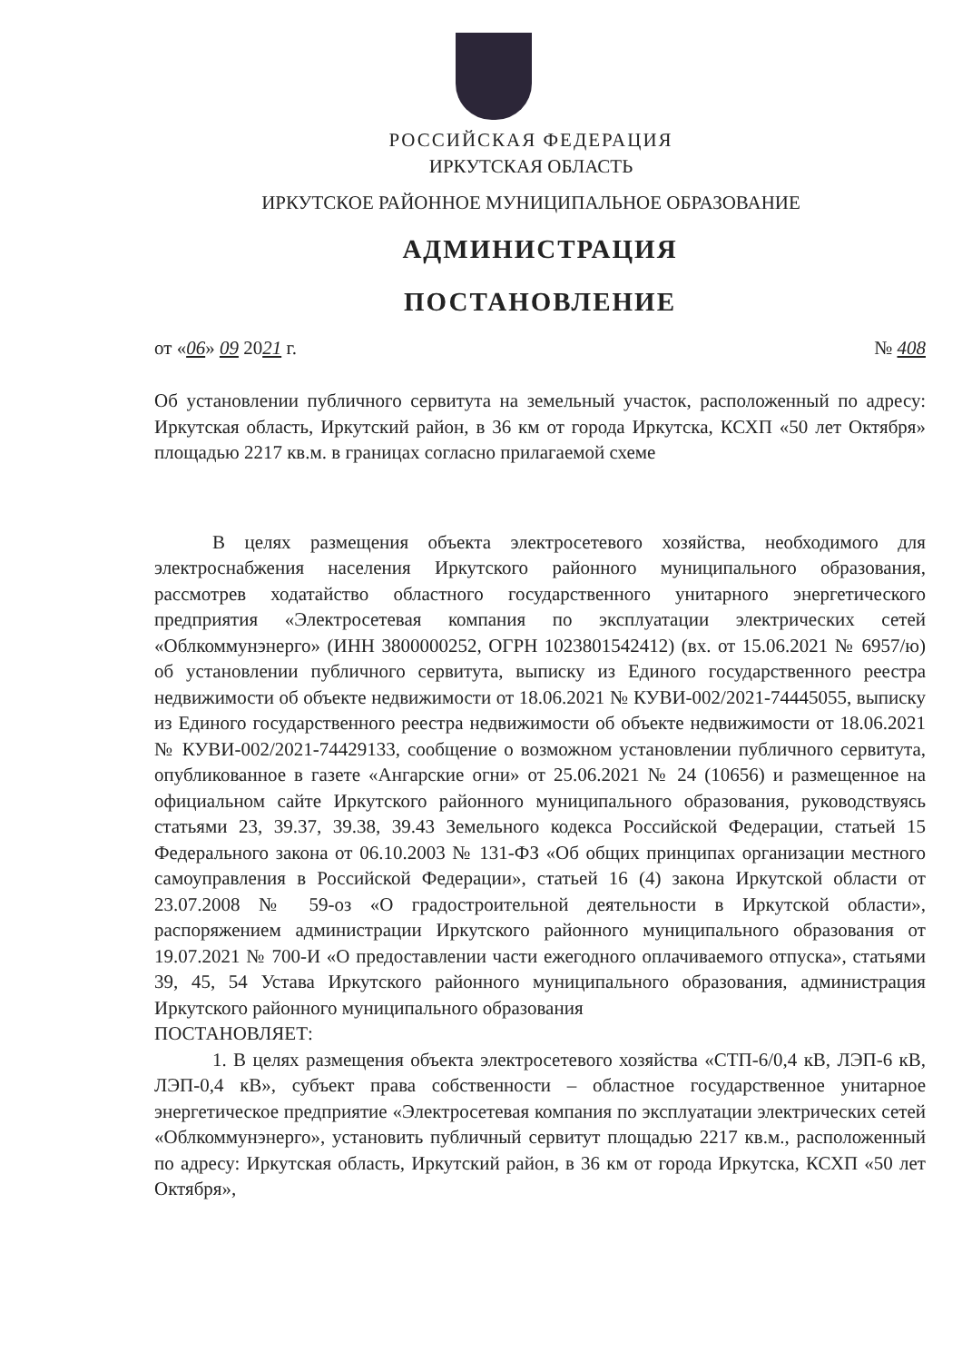РОССИЙСКАЯ ФЕДЕРАЦИЯ
ИРКУТСКАЯ ОБЛАСТЬ
ИРКУТСКОЕ РАЙОННОЕ МУНИЦИПАЛЬНОЕ ОБРАЗОВАНИЕ
АДМИНИСТРАЦИЯ
ПОСТАНОВЛЕНИЕ
от «06» 09 2021 г. № 408
Об установлении публичного сервитута на земельный участок, расположенный по адресу: Иркутская область, Иркутский район, в 36 км от города Иркутска, КСХП «50 лет Октября» площадью 2217 кв.м. в границах согласно прилагаемой схеме
В целях размещения объекта электросетевого хозяйства, необходимого для электроснабжения населения Иркутского районного муниципального образования, рассмотрев ходатайство областного государственного унитарного энергетического предприятия «Электросетевая компания по эксплуатации электрических сетей «Облкоммунэнерго» (ИНН 3800000252, ОГРН 1023801542412) (вх. от 15.06.2021 № 6957/ю) об установлении публичного сервитута, выписку из Единого государственного реестра недвижимости об объекте недвижимости от 18.06.2021 № КУВИ-002/2021-74445055, выписку из Единого государственного реестра недвижимости об объекте недвижимости от 18.06.2021 № КУВИ-002/2021-74429133, сообщение о возможном установлении публичного сервитута, опубликованное в газете «Ангарские огни» от 25.06.2021 № 24 (10656) и размещенное на официальном сайте Иркутского районного муниципального образования, руководствуясь статьями 23, 39.37, 39.38, 39.43 Земельного кодекса Российской Федерации, статьей 15 Федерального закона от 06.10.2003 № 131-ФЗ «Об общих принципах организации местного самоуправления в Российской Федерации», статьей 16 (4) закона Иркутской области от 23.07.2008 № 59-оз «О градостроительной деятельности в Иркутской области», распоряжением администрации Иркутского районного муниципального образования от 19.07.2021 № 700-И «О предоставлении части ежегодного оплачиваемого отпуска», статьями 39, 45, 54 Устава Иркутского районного муниципального образования, администрация Иркутского районного муниципального образования
ПОСТАНОВЛЯЕТ:
1. В целях размещения объекта электросетевого хозяйства «СТП-6/0,4 кВ, ЛЭП-6 кВ, ЛЭП-0,4 кВ», субъект права собственности – областное государственное унитарное энергетическое предприятие «Электросетевая компания по эксплуатации электрических сетей «Облкоммунэнерго», установить публичный сервитут площадью 2217 кв.м., расположенный по адресу: Иркутская область, Иркутский район, в 36 км от города Иркутска, КСХП «50 лет Октября»,